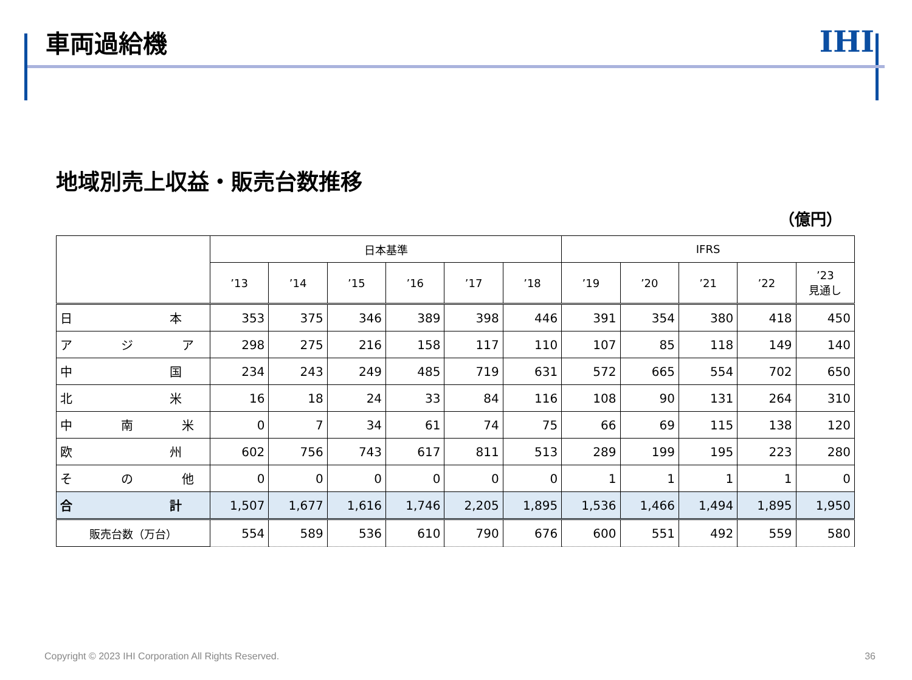車両過給機
IHI
地域別売上収益・販売台数推移
（億円）
| | 日本基準 | | | | | | IFRS | | | | |
| --- | --- | --- | --- | --- | --- | --- | --- | --- | --- | --- | --- |
| | ’13 | ’14 | ’15 | ’16 | ’17 | ’18 | ’19 | ’20 | ’21 | ’22 | ’23 見通し |
| 日 本 | 353 | 375 | 346 | 389 | 398 | 446 | 391 | 354 | 380 | 418 | 450 |
| ア ジ ア | 298 | 275 | 216 | 158 | 117 | 110 | 107 | 85 | 118 | 149 | 140 |
| 中 国 | 234 | 243 | 249 | 485 | 719 | 631 | 572 | 665 | 554 | 702 | 650 |
| 北 米 | 16 | 18 | 24 | 33 | 84 | 116 | 108 | 90 | 131 | 264 | 310 |
| 中 南 米 | 0 | 7 | 34 | 61 | 74 | 75 | 66 | 69 | 115 | 138 | 120 |
| 欧 州 | 602 | 756 | 743 | 617 | 811 | 513 | 289 | 199 | 195 | 223 | 280 |
| そ の 他 | 0 | 0 | 0 | 0 | 0 | 0 | 1 | 1 | 1 | 1 | 0 |
| 合 計 | 1,507 | 1,677 | 1,616 | 1,746 | 2,205 | 1,895 | 1,536 | 1,466 | 1,494 | 1,895 | 1,950 |
| 販売台数（万台） | 554 | 589 | 536 | 610 | 790 | 676 | 600 | 551 | 492 | 559 | 580 |
Copyright © 2023 IHI Corporation All Rights Reserved. 36